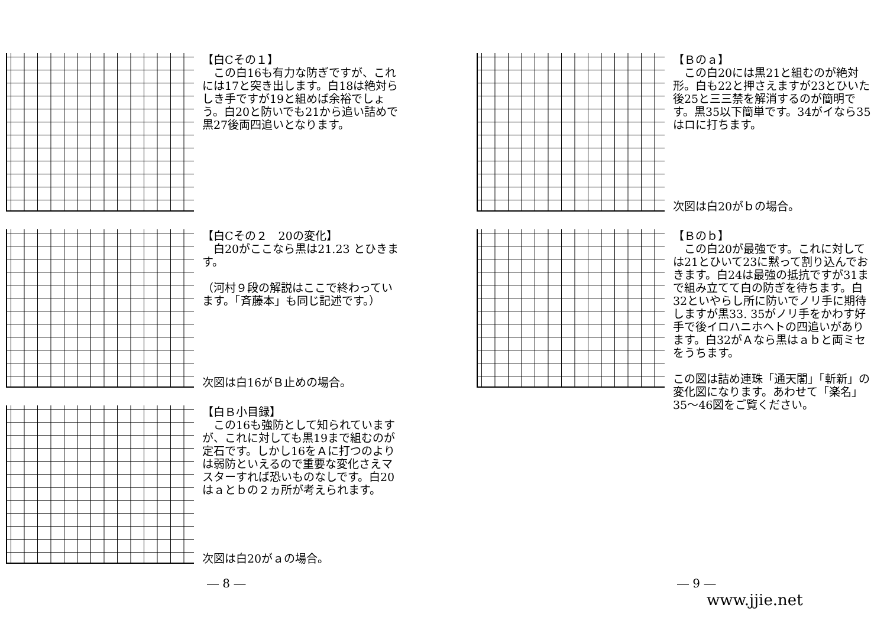【白Cその１】
　この白16も有力な防ぎですが、これには17と突き出します。白18は絶対らしき手ですが19と組めば余裕でしょう。白20と防いでも21から追い詰めで黒27後両四追いとなります。
【白Cその２　20の変化】
　白20がここなら黒は21.23 とひきます。
（河村９段の解説はここで終わっています。「斉藤本」も同じ記述です。）
次図は白16がＢ止めの場合。
【白Ｂ小目録】
　この16も強防として知られていますが、これに対しても黒19まで組むのが定石です。しかし16をＡに打つのよりは弱防といえるので重要な変化さえマスターすれば恐いものなしです。白20はａとｂの２ヵ所が考えられます。
次図は白20がａの場合。
― 8 ―
【Ｂのａ】
　この白20には黒21と組むのが絶対形。白も22と押さえますが23とひいた後25と三三禁を解消するのが簡明です。黒35以下簡単です。34がイなら35はロに打ちます。
次図は白20がｂの場合。
【Ｂのｂ】
　この白20が最強です。これに対しては21とひいて23に黙って割り込んでおきます。白24は最強の抵抗ですが31まで組み立てて白の防ぎを待ちます。白32といやらし所に防いでノリ手に期待しますが黒33. 35がノリ手をかわす好手で後イロハニホヘトの四追いがあります。白32がＡなら黒はａｂと両ミセをうちます。
この図は詰め連珠「通天閣」「斬新」の変化図になります。あわせて「楽名」35～46図をご覧ください。
― 9 ―
www.jjie.net